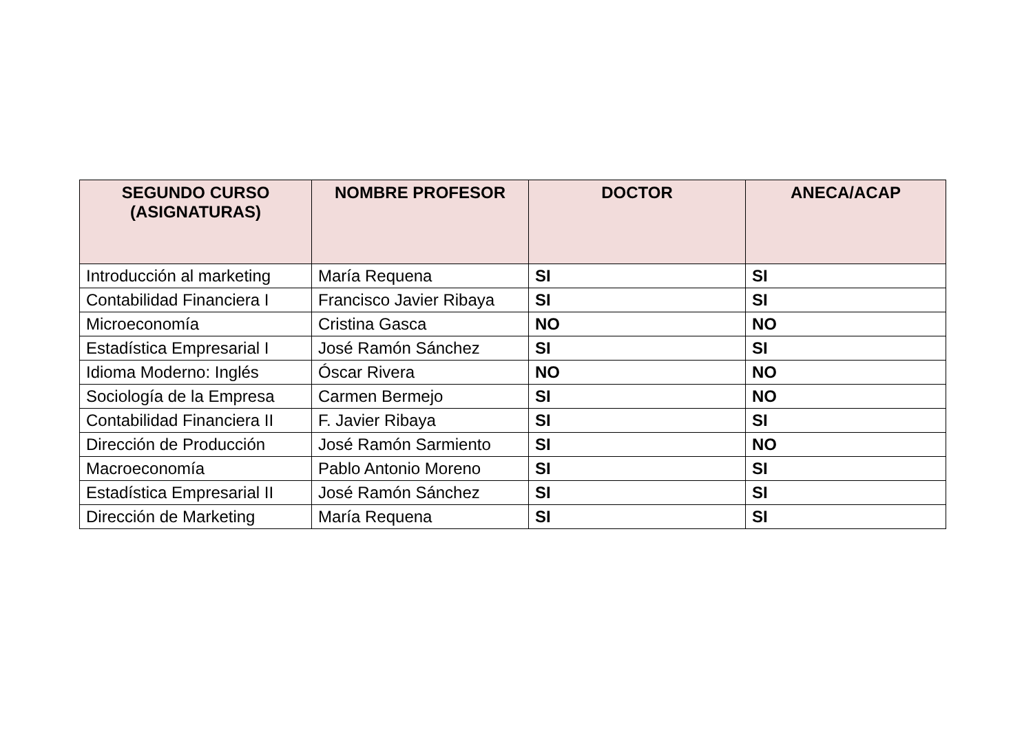| SEGUNDO CURSO (ASIGNATURAS) | NOMBRE PROFESOR | DOCTOR | ANECA/ACAP |
| --- | --- | --- | --- |
| Introducción al marketing | María Requena | SI | SI |
| Contabilidad Financiera I | Francisco Javier Ribaya | SI | SI |
| Microeconomía | Cristina Gasca | NO | NO |
| Estadística Empresarial I | José Ramón Sánchez | SI | SI |
| Idioma Moderno: Inglés | Óscar Rivera | NO | NO |
| Sociología de la Empresa | Carmen Bermejo | SI | NO |
| Contabilidad Financiera II | F. Javier Ribaya | SI | SI |
| Dirección de Producción | José Ramón Sarmiento | SI | NO |
| Macroeconomía | Pablo Antonio Moreno | SI | SI |
| Estadística Empresarial II | José Ramón Sánchez | SI | SI |
| Dirección de Marketing | María Requena | SI | SI |